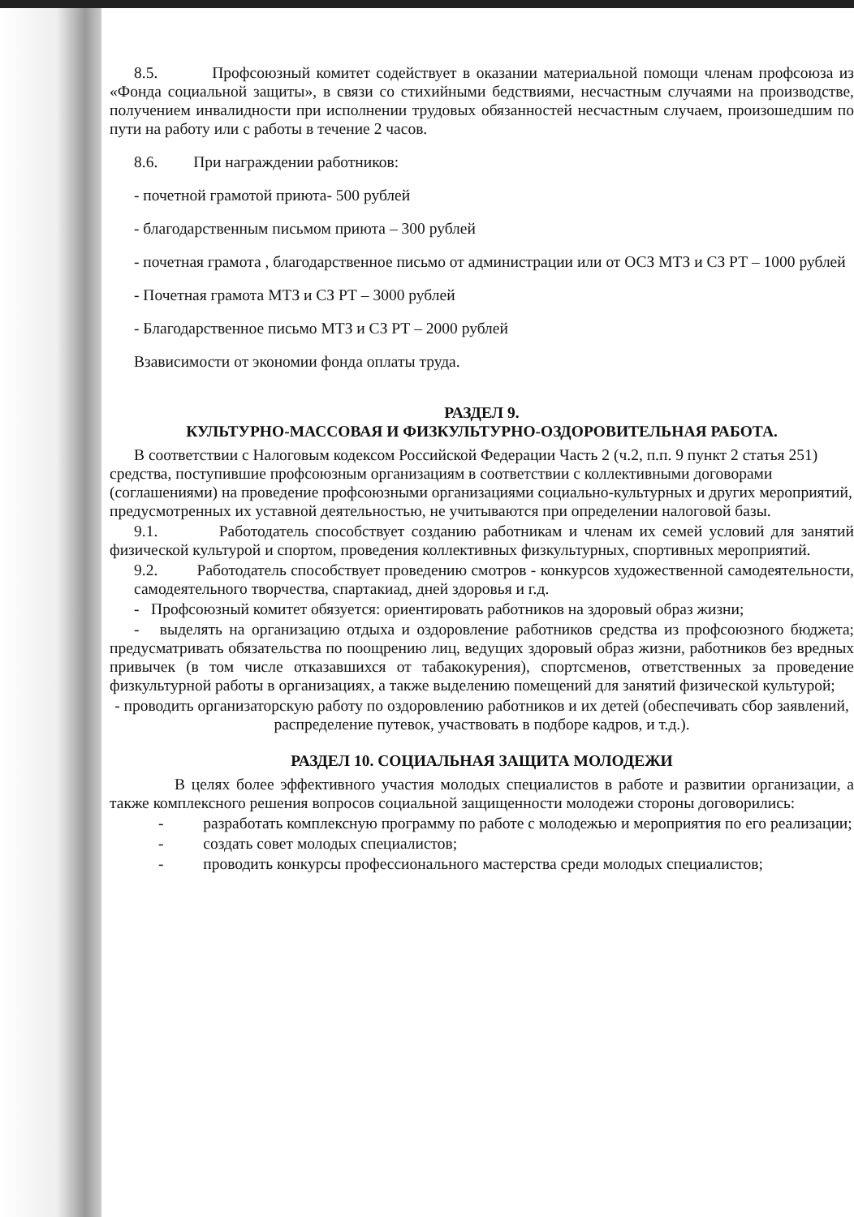8.5. Профсоюзный комитет содействует в оказании материальной помощи членам профсоюза из «Фонда социальной защиты», в связи со стихийными бедствиями, несчастным случаями на производстве, получением инвалидности при исполнении трудовых обязанностей несчастным случаем, произошедшим по пути на работу или с работы в течение 2 часов.
8.6. При награждении работников:
- почетной грамотой приюта- 500 рублей
- благодарственным письмом приюта – 300 рублей
- почетная грамота , благодарственное письмо от администрации или от ОСЗ МТЗ и СЗ РТ – 1000 рублей
- Почетная грамота МТЗ и СЗ РТ – 3000 рублей
- Благодарственное письмо МТЗ и СЗ РТ – 2000 рублей
Взависимости от экономии фонда оплаты труда.
РАЗДЕЛ 9.
КУЛЬТУРНО-МАССОВАЯ И ФИЗКУЛЬТУРНО-ОЗДОРОВИТЕЛЬНАЯ РАБОТА.
В соответствии с Налоговым кодексом Российской Федерации Часть 2 (ч.2, п.п. 9 пункт 2 статья 251) средства, поступившие профсоюзным организациям в соответствии с коллективными договорами (соглашениями) на проведение профсоюзными организациями социально-культурных и других мероприятий, предусмотренных их уставной деятельностью, не учитываются при определении налоговой базы.
9.1. Работодатель способствует созданию работникам и членам их семей условий для занятий физической культурой и спортом, проведения коллективных физкультурных, спортивных мероприятий.
9.2. Работодатель способствует проведению смотров - конкурсов художественной самодеятельности, самодеятельного творчества, спартакиад, дней здоровья и г.д.
- Профсоюзный комитет обязуется: ориентировать работников на здоровый образ жизни;
- выделять на организацию отдыха и оздоровление работников средства из профсоюзного бюджета; предусматривать обязательства по поощрению лиц, ведущих здоровый образ жизни, работников без вредных привычек (в том числе отказавшихся от табакокурения), спортсменов, ответственных за проведение физкультурной работы в организациях, а также выделению помещений для занятий физической культурой;
- проводить организаторскую работу по оздоровлению работников и их детей (обеспечивать сбор заявлений, распределение путевок, участвовать в подборе кадров, и т.д.).
РАЗДЕЛ 10. СОЦИАЛЬНАЯ ЗАЩИТА МОЛОДЕЖИ
В целях более эффективного участия молодых специалистов в работе и развитии организации, а также комплексного решения вопросов социальной защищенности молодежи стороны договорились:
- разработать комплексную программу по работе с молодежью и мероприятия по его реализации;
- создать совет молодых специалистов;
- проводить конкурсы профессионального мастерства среди молодых специалистов;